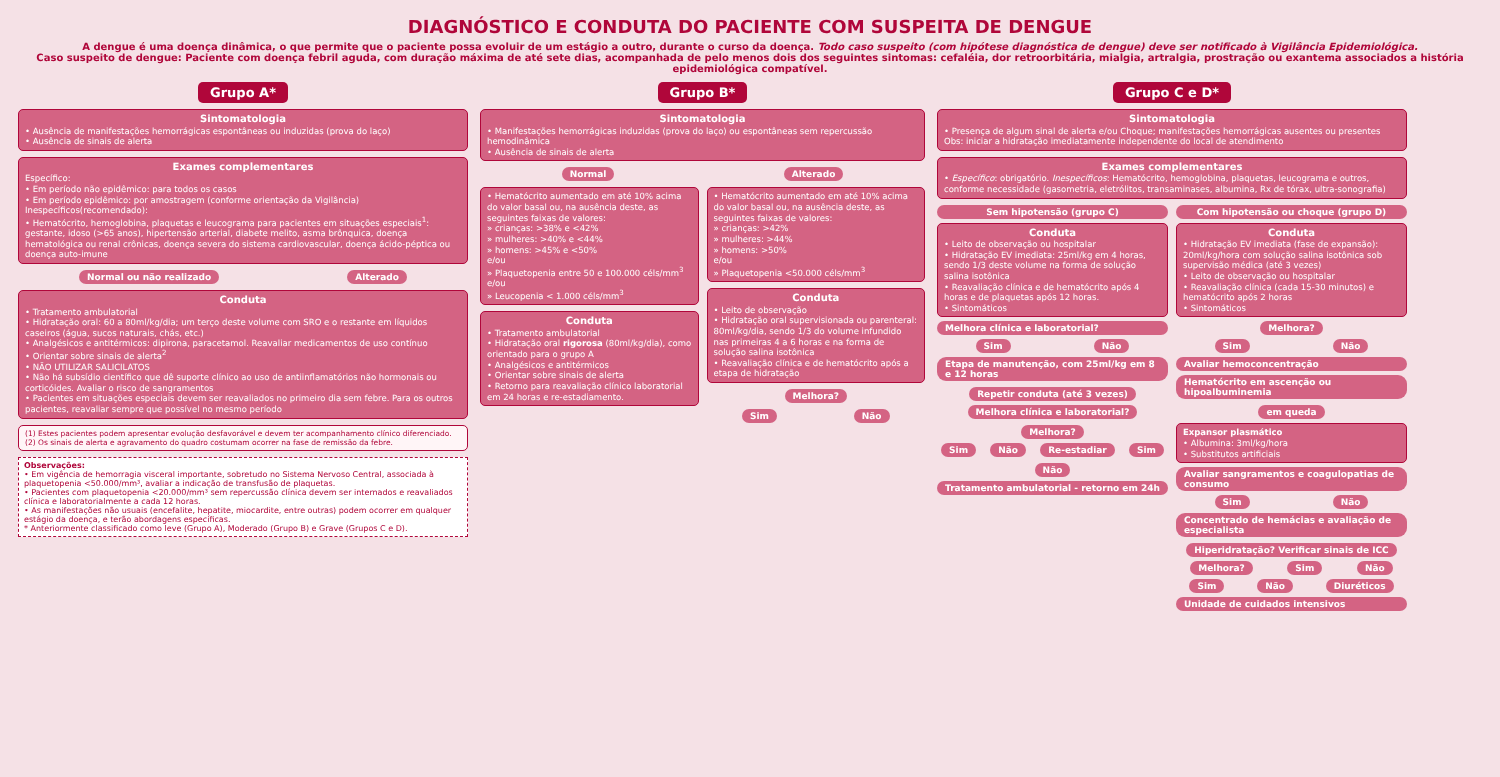DIAGNÓSTICO E CONDUTA DO PACIENTE COM SUSPEITA DE DENGUE
A dengue é uma doença dinâmica, o que permite que o paciente possa evoluir de um estágio a outro, durante o curso da doença. Todo caso suspeito (com hipótese diagnóstica de dengue) deve ser notificado à Vigilância Epidemiológica.
Caso suspeito de dengue: Paciente com doença febril aguda, com duração máxima de até sete dias, acompanhada de pelo menos dois dos seguintes sintomas: cefaléia, dor retroorbitária, mialgia, artralgia, prostração ou exantema associados a história epidemiológica compatível.
Grupo A*
Sintomatologia
• Ausência de manifestações hemorrágicas espontâneas ou induzidas (prova do laço)
• Ausência de sinais de alerta
Exames complementares
Específico:
• Em período não epidêmico: para todos os casos
• Em período epidêmico: por amostragem (conforme orientação da Vigilância)
Inespecíficos(recomendado):
• Hematócrito, hemoglobina, plaquetas e leucograma para pacientes em situações especiais<sup>1</sup>: gestante, idoso (>65 anos), hipertensão arterial, diabete melito, asma brônquica, doença hematológica ou renal crônicas, doença severa do sistema cardiovascular, doença ácido-péptica ou doença auto-imune
Normal ou não realizado Alterado
Conduta
• Tratamento ambulatorial
• Hidratação oral: 60 a 80ml/kg/dia; um terço deste volume com SRO e o restante em líquidos caseiros (água, sucos naturais, chás, etc.)
• Analgésicos e antitérmicos: dipirona, paracetamol. Reavaliar medicamentos de uso contínuo
• Orientar sobre sinais de alerta<sup>2</sup>
• NÃO UTILIZAR SALICILATOS
• Não há subsídio científico que dê suporte clínico ao uso de antiinflamatórios não hormonais ou corticóides. Avaliar o risco de sangramentos
• Pacientes em situações especiais devem ser reavaliados no primeiro dia sem febre. Para os outros pacientes, reavaliar sempre que possível no mesmo período
(1) Estes pacientes podem apresentar evolução desfavorável e devem ter acompanhamento clínico diferenciado.
(2) Os sinais de alerta e agravamento do quadro costumam ocorrer na fase de remissão da febre.
Observações:
• Em vigência de hemorragia visceral importante, sobretudo no Sistema Nervoso Central, associada à plaquetopenia <50.000/mm³, avaliar a indicação de transfusão de plaquetas.
• Pacientes com plaquetopenia <20.000/mm³ sem repercussão clínica devem ser internados e reavaliados clínica e laboratorialmente a cada 12 horas.
• As manifestações não usuais (encefalite, hepatite, miocardite, entre outras) podem ocorrer em qualquer estágio da doença, e terão abordagens específicas.
* Anteriormente classificado como leve (Grupo A), Moderado (Grupo B) e Grave (Grupos C e D).
Grupo B*
Sintomatologia
• Manifestações hemorrágicas induzidas (prova do laço) ou espontâneas sem repercussão hemodinâmica
• Ausência de sinais de alerta
Normal Alterado
• Hematócrito aumentado em até 10% acima do valor basal ou, na ausência deste, as seguintes faixas de valores:
» crianças: >38% e <42%
» mulheres: >40% e <44%
» homens: >45% e <50%
e/ou
» Plaquetopenia entre 50 e 100.000 céls/mm<sup>3</sup>
e/ou
» Leucopenia < 1.000 céls/mm<sup>3</sup>
Conduta
• Tratamento ambulatorial
• Hidratação oral rigorosa (80ml/kg/dia), como orientado para o grupo A
• Analgésicos e antitérmicos
• Orientar sobre sinais de alerta
• Retorno para reavaliação clínico laboratorial em 24 horas e re-estadiamento.
• Hematócrito aumentado em até 10% acima do valor basal ou, na ausência deste, as seguintes faixas de valores:
» crianças: >42%
» mulheres: >44%
» homens: >50%
e/ou
» Plaquetopenia <50.000 céls/mm<sup>3</sup>
Conduta
• Leito de observação
• Hidratação oral supervisionada ou parenteral: 80ml/kg/dia, sendo 1/3 do volume infundido nas primeiras 4 a 6 horas e na forma de solução salina isotônica
• Reavaliação clínica e de hematócrito após a etapa de hidratação
Melhora?
Sim Não
Grupo C e D*
Sintomatologia
• Presença de algum sinal de alerta e/ou Choque; manifestações hemorrágicas ausentes ou presentes
Obs: iniciar a hidratação imediatamente independente do local de atendimento
Exames complementares
• Específico: obrigatório. Inespecíficos: Hematócrito, hemoglobina, plaquetas, leucograma e outros, conforme necessidade (gasometria, eletrólitos, transaminases, albumina, Rx de tórax, ultra-sonografia)
Sem hipotensão (grupo C)
Conduta
• Leito de observação ou hospitalar
• Hidratação EV imediata: 25ml/kg em 4 horas, sendo 1/3 deste volume na forma de solução salina isotônica
• Reavaliação clínica e de hematócrito após 4 horas e de plaquetas após 12 horas.
• Sintomáticos
Melhora clínica e laboratorial?
Sim Não
Etapa de manutenção, com 25ml/kg em 8 e 12 horas Repetir conduta (até 3 vezes)
Melhora clínica e laboratorial? Melhora?
Sim Não Re-estadiar Sim Não
Tratamento ambulatorial - retorno em 24h
Com hipotensão ou choque (grupo D)
Conduta
• Hidratação EV imediata (fase de expansão): 20ml/kg/hora com solução salina isotônica sob supervisão médica (até 3 vezes)
• Leito de observação ou hospitalar
• Reavaliação clínica (cada 15-30 minutos) e hematócrito após 2 horas
• Sintomáticos
Melhora?
Sim Não
Avaliar hemoconcentração
Hematócrito em ascenção ou hipoalbuminemia em queda
Expansor plasmático
• Albumina: 3ml/kg/hora
• Substitutos artificiais
Avaliar sangramentos e coagulopatias de consumo
Sim Não
Concentrado de hemácias e avaliação de especialista Hiperidratação? Verificar sinais de ICC
Melhora? Sim Não
Sim Não Diuréticos
Unidade de cuidados intensivos